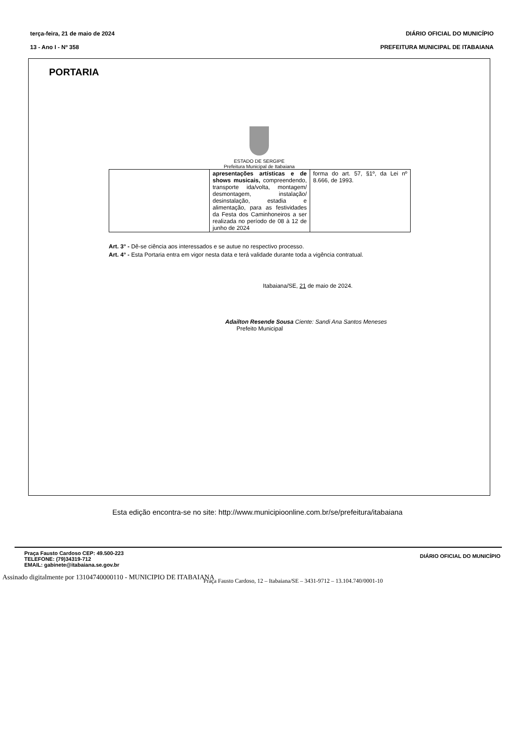terça-feira, 21 de maio de 2024
13 - Ano I - Nº 358
DIÁRIO OFICIAL DO MUNICÍPIO
PREFEITURA MUNICIPAL DE ITABAIANA
PORTARIA
ESTADO DE SERGIPE
Prefeitura Municipal de Itabaiana
| | apresentações artísticas e de shows musicais, compreendendo, transporte ida/volta, montagem/ desmontagem, instalação/ desinstalação, estadia e alimentação, para as festividades da Festa dos Caminhoneiros a ser realizada no período de 08 à 12 de junho de 2024 | forma do art. 57, §1º, da Lei nº 8.666, de 1993. |
Art. 3° - Dê-se ciência aos interessados e se autue no respectivo processo.
Art. 4° - Esta Portaria entra em vigor nesta data e terá validade durante toda a vigência contratual.
Itabaiana/SE, 21 de maio de 2024.
Adailton Resende Sousa Ciente: Sandi Ana Santos Meneses
Prefeito Municipal
Praça Fausto Cardoso, 12 – Itabaiana/SE – 3431-9712 – 13.104.740/0001-10
Esta edição encontra-se no site: http://www.municipioonline.com.br/se/prefeitura/itabaiana
Praça Fausto Cardoso CEP: 49.500-223
TELEFONE: (79)34319-712
EMAIL: gabinete@itabaiana.se.gov.br
DIÁRIO OFICIAL DO MUNICÍPIO
Assinado digitalmente por 13104740000110 - MUNICIPIO DE ITABAIANA